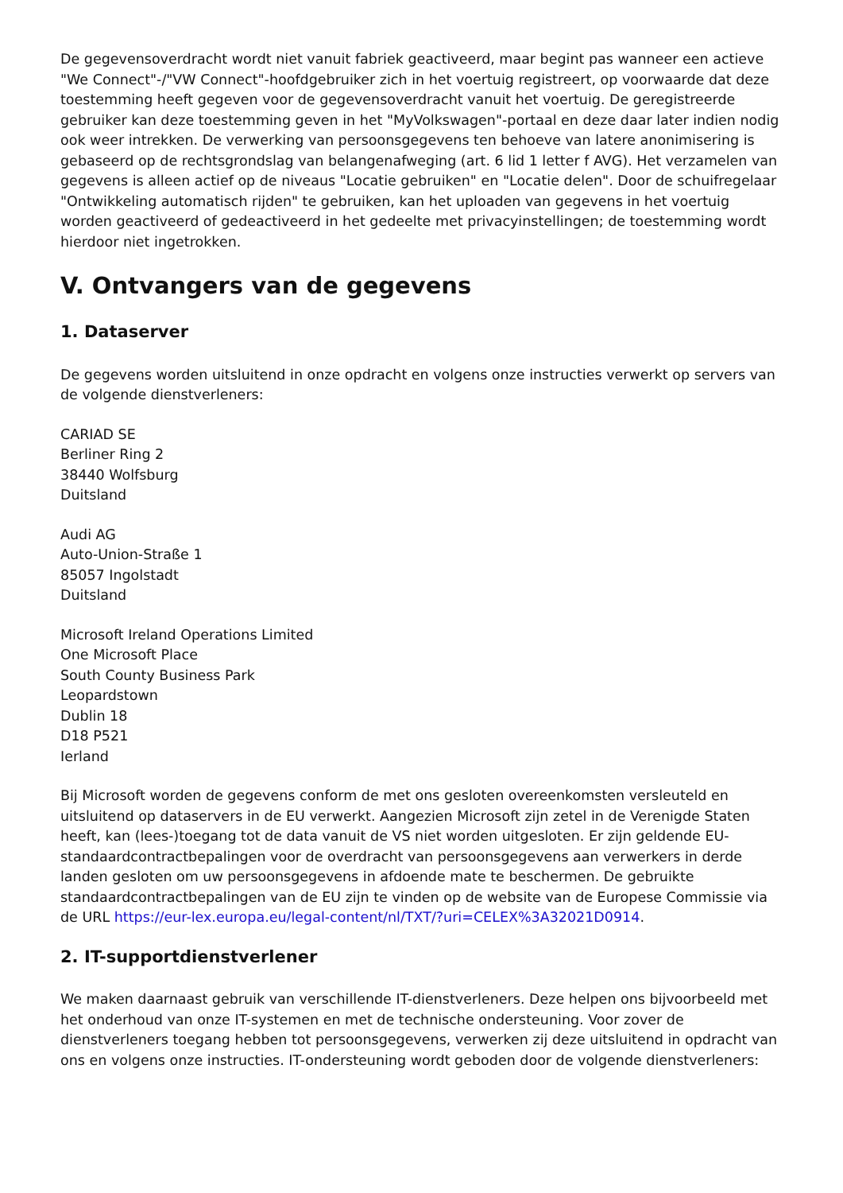De gegevensoverdracht wordt niet vanuit fabriek geactiveerd, maar begint pas wanneer een actieve "We Connect"-/"VW Connect"-hoofdgebruiker zich in het voertuig registreert, op voorwaarde dat deze toestemming heeft gegeven voor de gegevensoverdracht vanuit het voertuig. De geregistreerde gebruiker kan deze toestemming geven in het "MyVolkswagen"-portaal en deze daar later indien nodig ook weer intrekken. De verwerking van persoonsgegevens ten behoeve van latere anonimisering is gebaseerd op de rechtsgrondslag van belangenafweging (art. 6 lid 1 letter f AVG). Het verzamelen van gegevens is alleen actief op de niveaus "Locatie gebruiken" en "Locatie delen". Door de schuifregelaar "Ontwikkeling automatisch rijden" te gebruiken, kan het uploaden van gegevens in het voertuig worden geactiveerd of gedeactiveerd in het gedeelte met privacyinstellingen; de toestemming wordt hierdoor niet ingetrokken.
V. Ontvangers van de gegevens
1. Dataserver
De gegevens worden uitsluitend in onze opdracht en volgens onze instructies verwerkt op servers van de volgende dienstverleners:
CARIAD SE
Berliner Ring 2
38440 Wolfsburg
Duitsland
Audi AG
Auto-Union-Straße 1
85057 Ingolstadt
Duitsland
Microsoft Ireland Operations Limited
One Microsoft Place
South County Business Park
Leopardstown
Dublin 18
D18 P521
Ierland
Bij Microsoft worden de gegevens conform de met ons gesloten overeenkomsten versleuteld en uitsluitend op dataservers in de EU verwerkt. Aangezien Microsoft zijn zetel in de Verenigde Staten heeft, kan (lees-)toegang tot de data vanuit de VS niet worden uitgesloten. Er zijn geldende EU-standaardcontractbepalingen voor de overdracht van persoonsgegevens aan verwerkers in derde landen gesloten om uw persoonsgegevens in afdoende mate te beschermen. De gebruikte standaardcontractbepalingen van de EU zijn te vinden op de website van de Europese Commissie via de URL https://eur-lex.europa.eu/legal-content/nl/TXT/?uri=CELEX%3A32021D0914.
2. IT-supportdienstverlener
We maken daarnaast gebruik van verschillende IT-dienstverleners. Deze helpen ons bijvoorbeeld met het onderhoud van onze IT-systemen en met de technische ondersteuning. Voor zover de dienstverleners toegang hebben tot persoonsgegevens, verwerken zij deze uitsluitend in opdracht van ons en volgens onze instructies. IT-ondersteuning wordt geboden door de volgende dienstverleners: